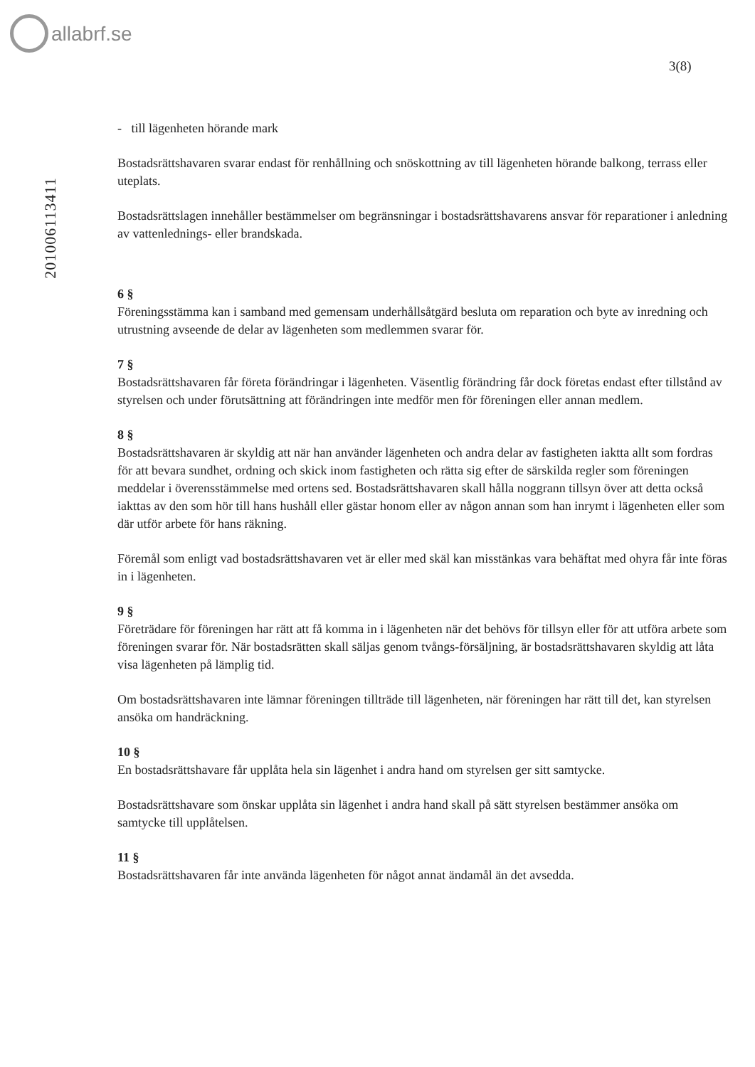allabrf.se
3(8)
201006113411
- till lägenheten hörande mark
Bostadsrättshavaren svarar endast för renhållning och snöskottning av till lägenheten hörande balkong, terrass eller uteplats.
Bostadsrättslagen innehåller bestämmelser om begränsningar i bostadsrättshavarens ansvar för reparationer i anledning av vattenlednings- eller brandskada.
6 §
Föreningsstämma kan i samband med gemensam underhållsåtgärd besluta om reparation och byte av inredning och utrustning avseende de delar av lägenheten som medlemmen svarar för.
7 §
Bostadsrättshavaren får företa förändringar i lägenheten. Väsentlig förändring får dock företas endast efter tillstånd av styrelsen och under förutsättning att förändringen inte medför men för föreningen eller annan medlem.
8 §
Bostadsrättshavaren är skyldig att när han använder lägenheten och andra delar av fastigheten iaktta allt som fordras för att bevara sundhet, ordning och skick inom fastigheten och rätta sig efter de särskilda regler som föreningen meddelar i överensstämmelse med ortens sed. Bostadsrättshavaren skall hålla noggrann tillsyn över att detta också iakttas av den som hör till hans hushåll eller gästar honom eller av någon annan som han inrymt i lägenheten eller som där utför arbete för hans räkning.
Föremål som enligt vad bostadsrättshavaren vet är eller med skäl kan misstänkas vara behäftat med ohyra får inte föras in i lägenheten.
9 §
Företrädare för föreningen har rätt att få komma in i lägenheten när det behövs för tillsyn eller för att utföra arbete som föreningen svarar för. När bostadsrätten skall säljas genom tvångs-försäljning, är bostadsrättshavaren skyldig att låta visa lägenheten på lämplig tid.
Om bostadsrättshavaren inte lämnar föreningen tillträde till lägenheten, när föreningen har rätt till det, kan styrelsen ansöka om handräckning.
10 §
En bostadsrättshavare får upplåta hela sin lägenhet i andra hand om styrelsen ger sitt samtycke.
Bostadsrättshavare som önskar upplåta sin lägenhet i andra hand skall på sätt styrelsen bestämmer ansöka om samtycke till upplåtelsen.
11 §
Bostadsrättshavaren får inte använda lägenheten för något annat ändamål än det avsedda.